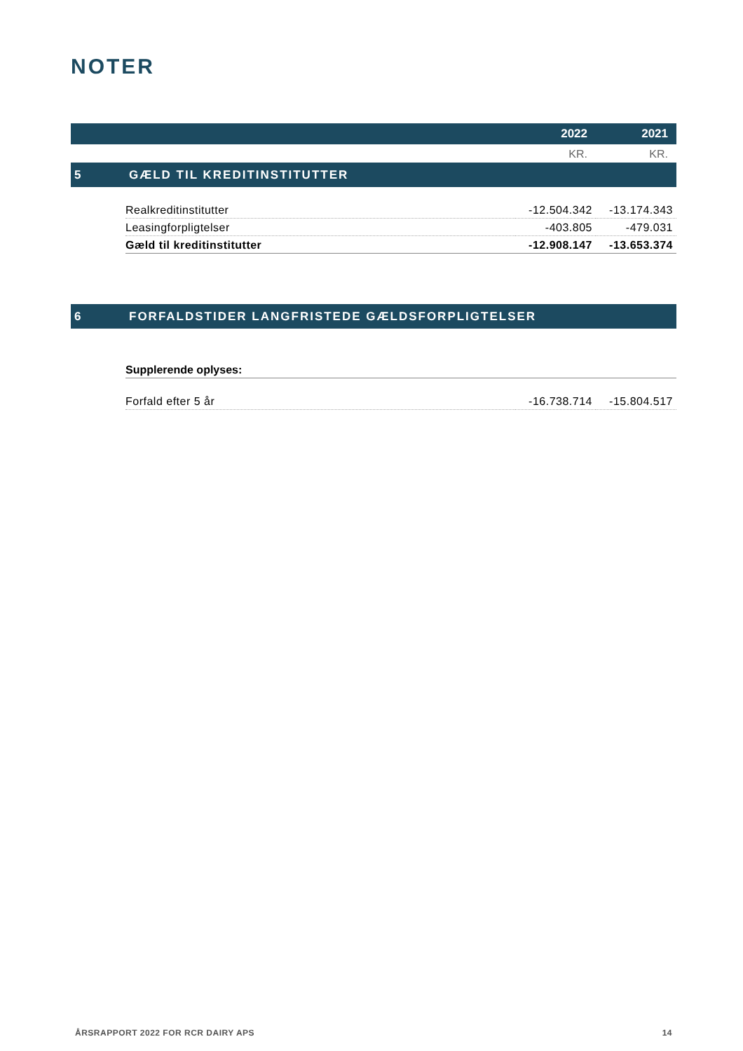NOTER
| | | 2022 | 2021 |
| | | KR. | KR. |
| 5 | GÆLD TIL KREDITINSTITUTTER | | |
| | Realkreditinstitutter | -12.504.342 | -13.174.343 |
| | Leasingforpligtelser | -403.805 | -479.031 |
| | Gæld til kreditinstitutter | -12.908.147 | -13.653.374 |
| 6 | FORFALDSTIDER LANGFRISTEDE GÆLDSFORPLIGTELSER | | |
| | Supplerende oplyses: | | |
| | Forfald efter 5 år | -16.738.714 | -15.804.517 |
ÅRSRAPPORT 2022 FOR RCR DAIRY APS 14